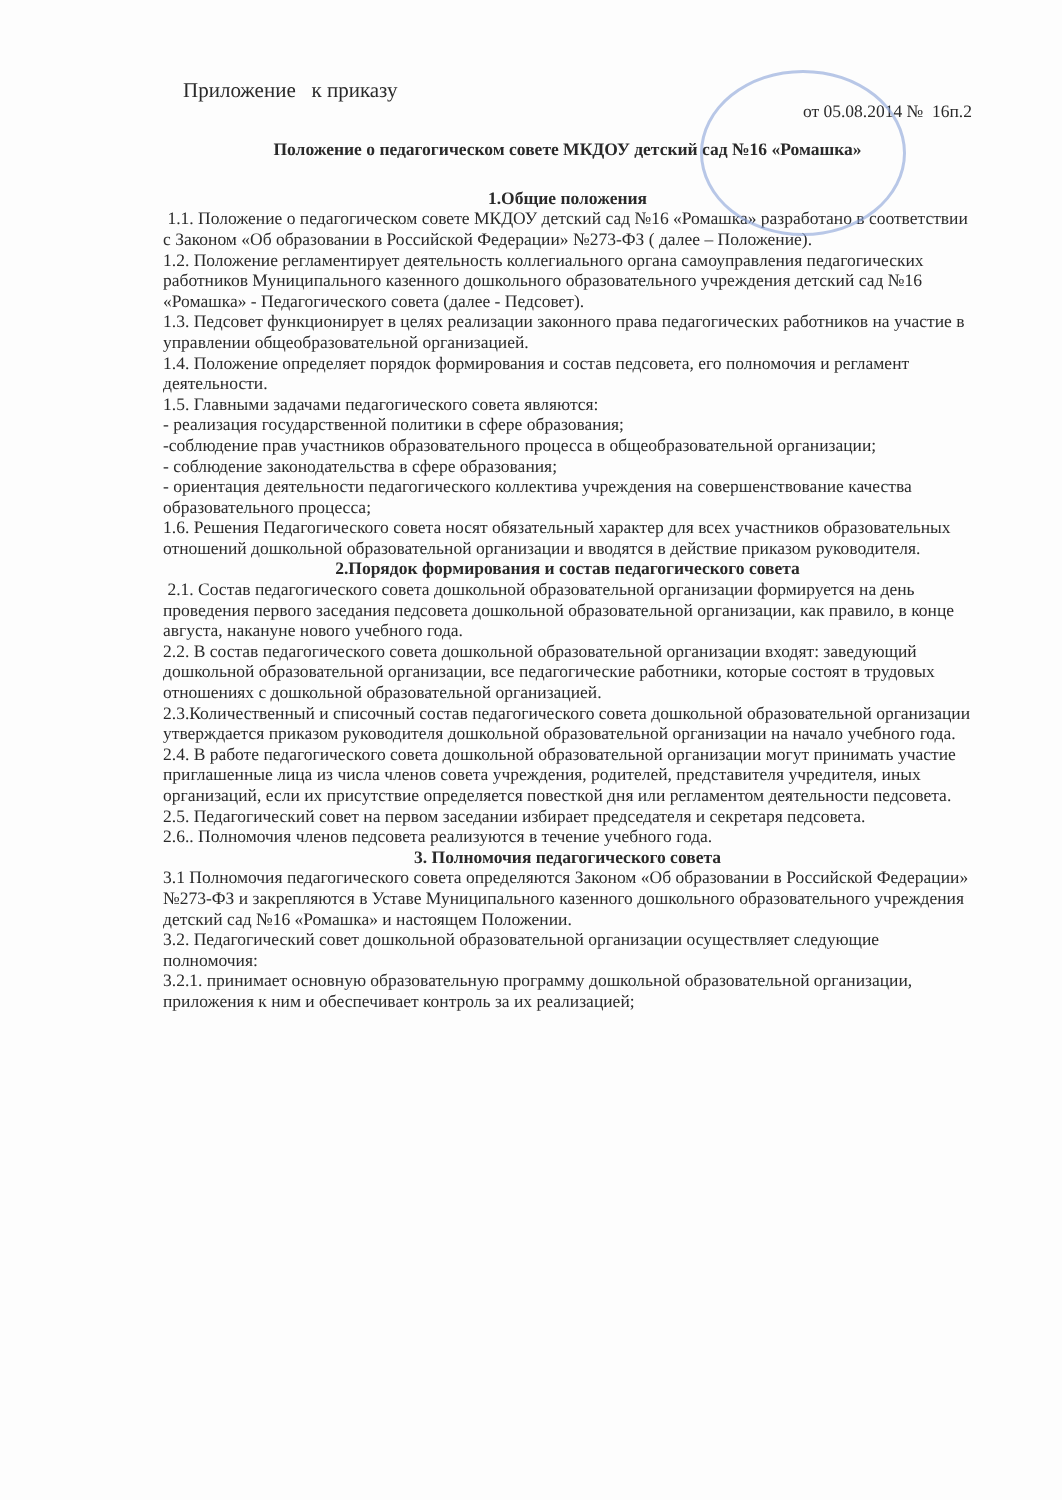Приложение к приказу
от 05.08.2014 № 16п.2
Положение о педагогическом совете МКДОУ детский сад №16 «Ромашка»
1.Общие положения
1.1. Положение о педагогическом совете МКДОУ детский сад №16 «Ромашка» разработано в соответствии с Законом «Об образовании в Российской Федерации» №273-ФЗ ( далее – Положение).
1.2. Положение регламентирует деятельность коллегиального органа самоуправления педагогических работников Муниципального казенного дошкольного образовательного учреждения детский сад №16 «Ромашка» - Педагогического совета (далее - Педсовет).
1.3. Педсовет функционирует в целях реализации законного права педагогических работников на участие в управлении общеобразовательной организацией.
1.4. Положение определяет порядок формирования и состав педсовета, его полномочия и регламент деятельности.
1.5. Главными задачами педагогического совета являются:
- реализация государственной политики в сфере образования;
-соблюдение прав участников образовательного процесса в общеобразовательной организации;
- соблюдение законодательства в сфере образования;
- ориентация деятельности педагогического коллектива учреждения на совершенствование качества образовательного процесса;
1.6. Решения Педагогического совета носят обязательный характер для всех участников образовательных отношений дошкольной образовательной организации и вводятся в действие приказом руководителя.
2.Порядок формирования и состав педагогического совета
2.1. Состав педагогического совета дошкольной образовательной организации формируется на день проведения первого заседания педсовета дошкольной образовательной организации, как правило, в конце августа, накануне нового учебного года.
2.2. В состав педагогического совета дошкольной образовательной организации входят: заведующий дошкольной образовательной организации, все педагогические работники, которые состоят в трудовых отношениях с дошкольной образовательной организацией.
2.3.Количественный и списочный состав педагогического совета дошкольной образовательной организации утверждается приказом руководителя дошкольной образовательной организации на начало учебного года.
2.4. В работе педагогического совета дошкольной образовательной организации могут принимать участие приглашенные лица из числа членов совета учреждения, родителей, представителя учредителя, иных организаций, если их присутствие определяется повесткой дня или регламентом деятельности педсовета.
2.5. Педагогический совет на первом заседании избирает председателя и секретаря педсовета.
2.6.. Полномочия членов педсовета реализуются в течение учебного года.
3. Полномочия педагогического совета
3.1 Полномочия педагогического совета определяются Законом «Об образовании в Российской Федерации» №273-ФЗ и закрепляются в Уставе Муниципального казенного дошкольного образовательного учреждения детский сад №16 «Ромашка» и настоящем Положении.
3.2. Педагогический совет дошкольной образовательной организации осуществляет следующие полномочия:
3.2.1. принимает основную образовательную программу дошкольной образовательной организации, приложения к ним и обеспечивает контроль за их реализацией;